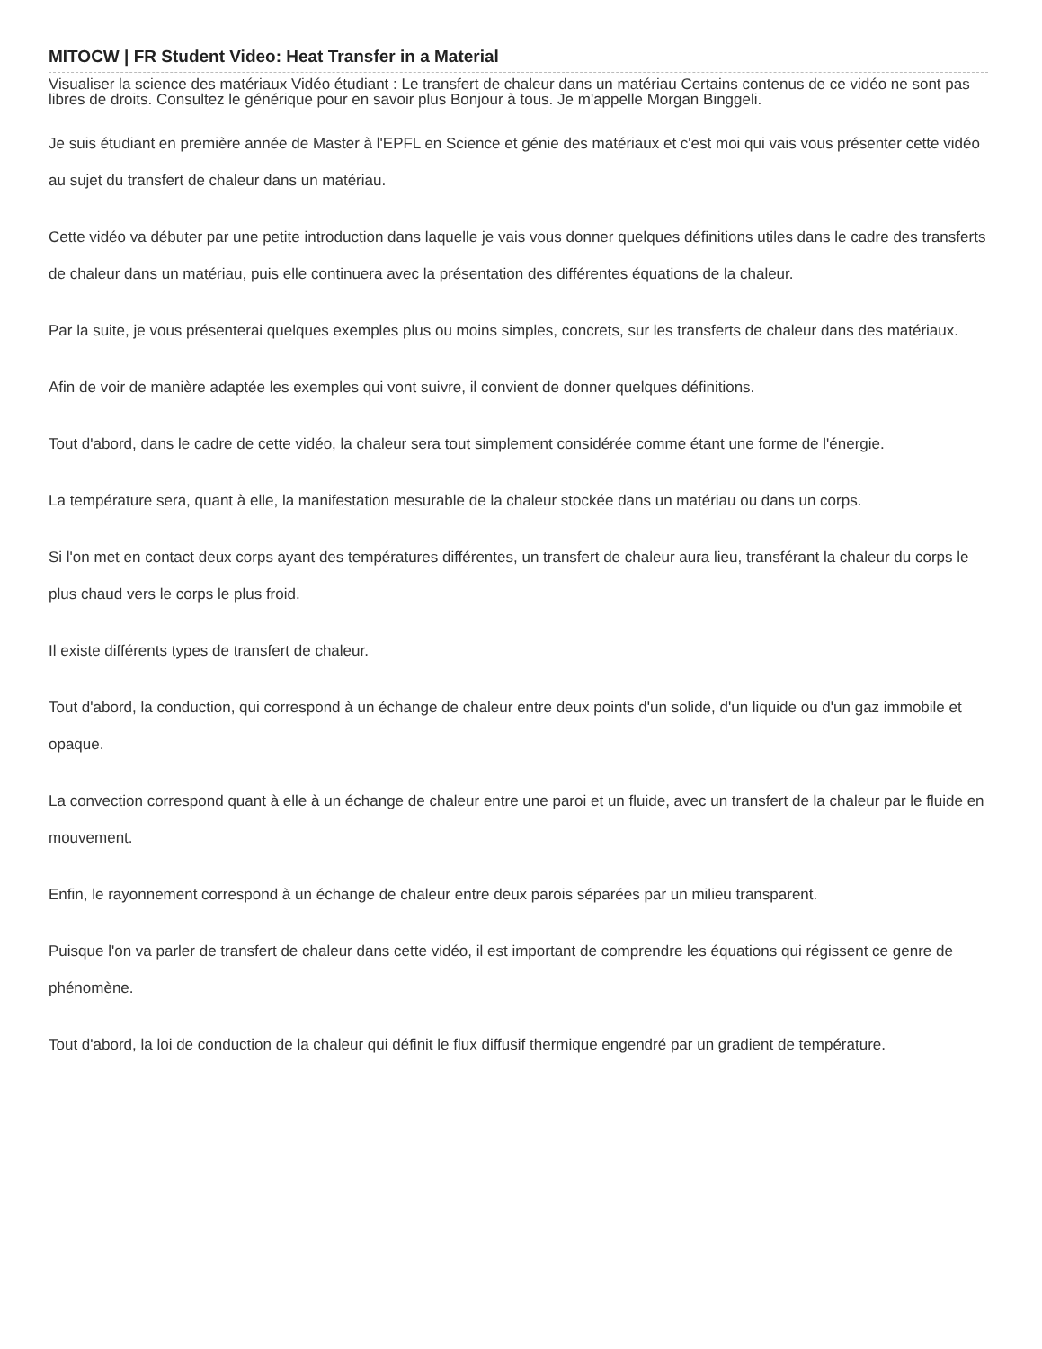MITOCW | FR Student Video: Heat Transfer in a Material
Visualiser la science des matériaux Vidéo étudiant : Le transfert de chaleur dans un matériau Certains contenus de ce vidéo ne sont pas libres de droits. Consultez le générique pour en savoir plus Bonjour à tous. Je m'appelle Morgan Binggeli.
Je suis étudiant en première année de Master à l'EPFL en Science et génie des matériaux et c'est moi qui vais vous présenter cette vidéo au sujet du transfert de chaleur dans un matériau.
Cette vidéo va débuter par une petite introduction dans laquelle je vais vous donner quelques définitions utiles dans le cadre des transferts de chaleur dans un matériau, puis elle continuera avec la présentation des différentes équations de la chaleur.
Par la suite, je vous présenterai quelques exemples plus ou moins simples, concrets, sur les transferts de chaleur dans des matériaux.
Afin de voir de manière adaptée les exemples qui vont suivre, il convient de donner quelques définitions.
Tout d'abord, dans le cadre de cette vidéo, la chaleur sera tout simplement considérée comme étant une forme de l'énergie.
La température sera, quant à elle, la manifestation mesurable de la chaleur stockée dans un matériau ou dans un corps.
Si l'on met en contact deux corps ayant des températures différentes, un transfert de chaleur aura lieu, transférant la chaleur du corps le plus chaud vers le corps le plus froid.
Il existe différents types de transfert de chaleur.
Tout d'abord, la conduction, qui correspond à un échange de chaleur entre deux points d'un solide, d'un liquide ou d'un gaz immobile et opaque.
La convection correspond quant à elle à un échange de chaleur entre une paroi et un fluide, avec un transfert de la chaleur par le fluide en mouvement.
Enfin, le rayonnement correspond à un échange de chaleur entre deux parois séparées par un milieu transparent.
Puisque l'on va parler de transfert de chaleur dans cette vidéo, il est important de comprendre les équations qui régissent ce genre de phénomène.
Tout d'abord, la loi de conduction de la chaleur qui définit le flux diffusif thermique engendré par un gradient de température.